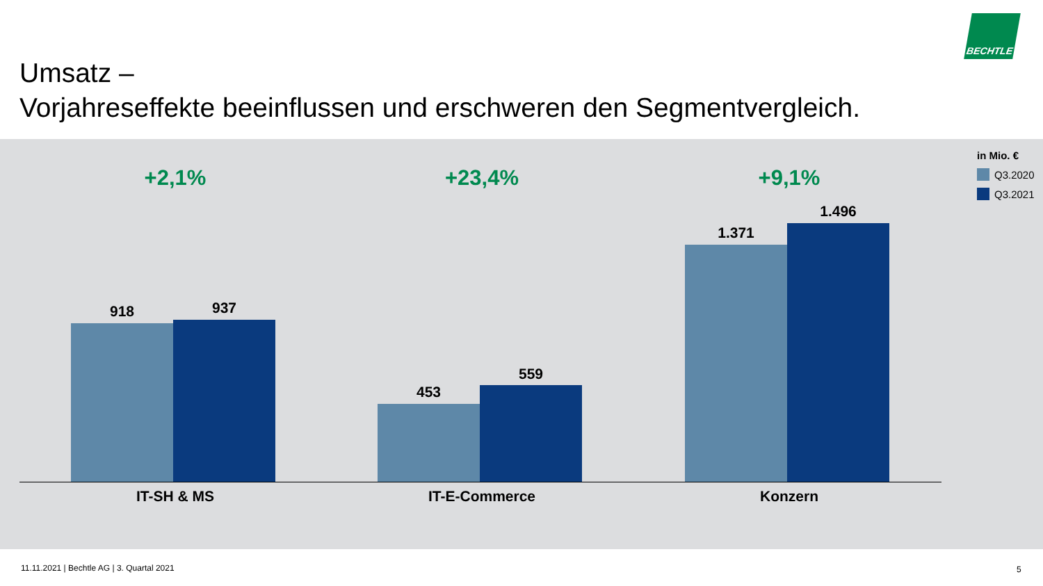Umsatz –
Vorjahreseffekte beeinflussen und erschweren den Segmentvergleich.
BECHTLE
in Mio. €
Q3.2020
Q3.2021
+2,1%
918 937
IT-SH & MS
+23,4%
453
559
IT-E-Commerce
+9,1%
1.371
1.496
Konzern
11.11.2021 | Bechtle AG | 3. Quartal 2021
5